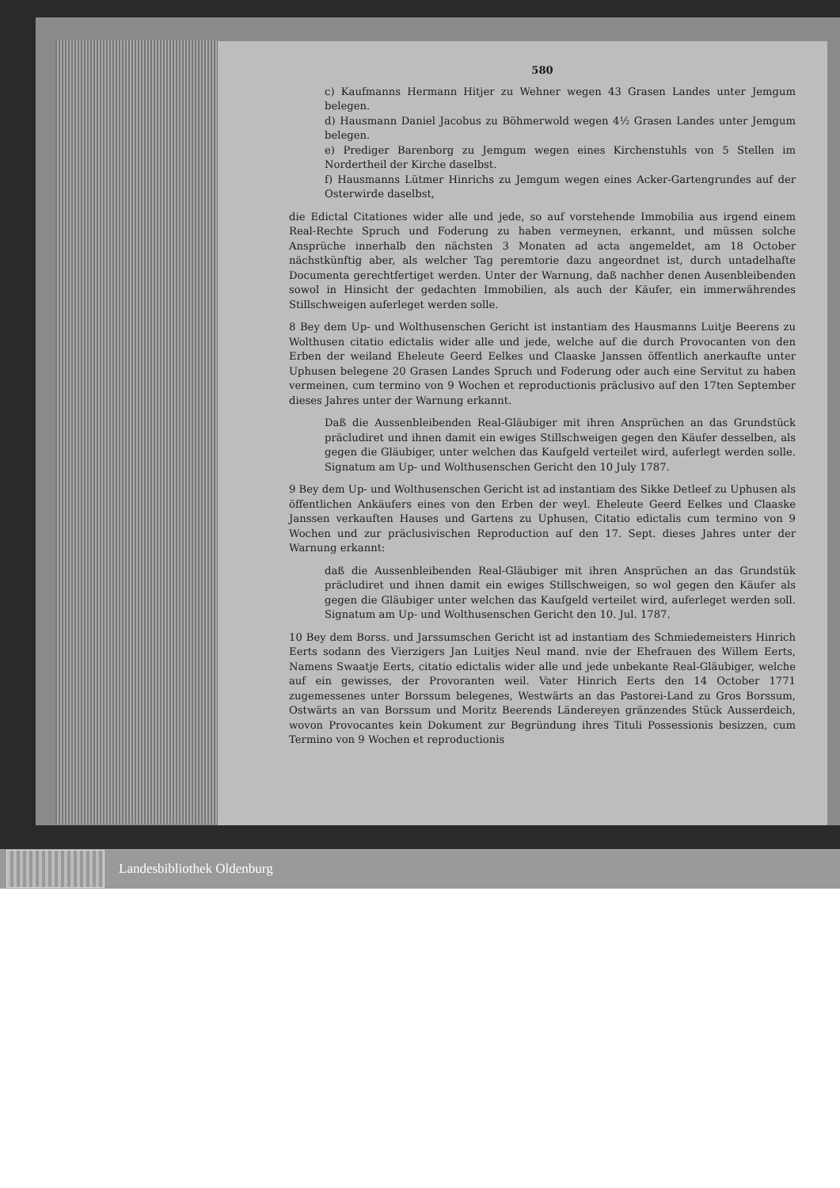580
c) Kaufmanns Hermann Hitjer zu Wehner wegen 43 Grasen Landes unter Jemgum belegen.
d) Hausmann Daniel Jacobus zu Böhmerwold wegen 4½ Grasen Landes unter Jemgum belegen.
e) Prediger Barenborg zu Jemgum wegen eines Kirchenstuhls von 5 Stellen im Nordertheil der Kirche daselbst.
f) Hausmanns Lütmer Hinrichs zu Jemgum wegen eines Acker-Gartengrundes auf der Osterwirde daselbst,
die Edictal Citationes wider alle und jede, so auf vorstehende Immobilia aus irgend einem Real-Rechte Spruch und Foderung zu haben vermeynen, erkannt, und müssen solche Ansprüche innerhalb den nächsten 3 Monaten ad acta angemeldet, am 18 October nächstkünftig aber, als welcher Tag peremtorie dazu angeordnet ist, durch untadelhafte Documenta gerechtfertiget werden. Unter der Warnung, daß nachher denen Ausenbleibenden sowol in Hinsicht der gedachten Immobilien, als auch der Käufer, ein immerwährendes Stillschweigen auferleget werden solle.
8 Bey dem Up- und Wolthusenschen Gericht ist instantiam des Hausmanns Luitje Beerens zu Wolthusen citatio edictalis wider alle und jede, welche auf die durch Provocanten von den Erben der weiland Eheleute Geerd Eelkes und Claaske Janssen öffentlich anerkaufte unter Uphusen belegene 20 Grasen Landes Spruch und Foderung oder auch eine Servitut zu haben vermeinen, cum termino von 9 Wochen et reproductionis präclusivo auf den 17ten September dieses Jahres unter der Warnung erkannt.
Daß die Aussenbleibenden Real-Gläubiger mit ihren Ansprüchen an das Grundstück präcludiret und ihnen damit ein ewiges Stillschweigen gegen den Käufer desselben, als gegen die Gläubiger, unter welchen das Kaufgeld verteilet wird, auferlegt werden solle. Signatum am Up- und Wolthusenschen Gericht den 10 July 1787.
9 Bey dem Up- und Wolthusenschen Gericht ist ad instantiam des Sikke Detleef zu Uphusen als öffentlichen Ankäufers eines von den Erben der weyl. Eheleute Geerd Eelkes und Claaske Janssen verkauften Hauses und Gartens zu Uphusen, Citatio edictalis cum termino von 9 Wochen und zur präclusivischen Reproduction auf den 17. Sept. dieses Jahres unter der Warnung erkannt:
daß die Aussenbleibenden Real-Gläubiger mit ihren Ansprüchen an das Grundstük präcludiret und ihnen damit ein ewiges Stillschweigen, so wol gegen den Käufer als gegen die Gläubiger unter welchen das Kaufgeld verteilet wird, auferleget werden soll. Signatum am Up- und Wolthusenschen Gericht den 10. Jul. 1787.
10 Bey dem Borss. und Jarssumschen Gericht ist ad instantiam des Schmiedemeisters Hinrich Eerts sodann des Vierzigers Jan Luitjes Neul mand. nvie der Ehefrauen des Willem Eerts, Namens Swaatje Eerts, citatio edictalis wider alle und jede unbekante Real-Gläubiger, welche auf ein gewisses, der Provoranten weil. Vater Hinrich Eerts den 14 October 1771 zugemessenes unter Borssum belegenes, Westwärts an das Pastorei-Land zu Gros Borssum, Ostwärts an van Borssum und Moritz Beerends Ländereyen gränzendes Stück Ausserdeich, wovon Provocantes kein Dokument zur Begründung ihres Tituli Possessionis besizzen, cum Termino von 9 Wochen et reproductionis
Landesbibliothek Oldenburg